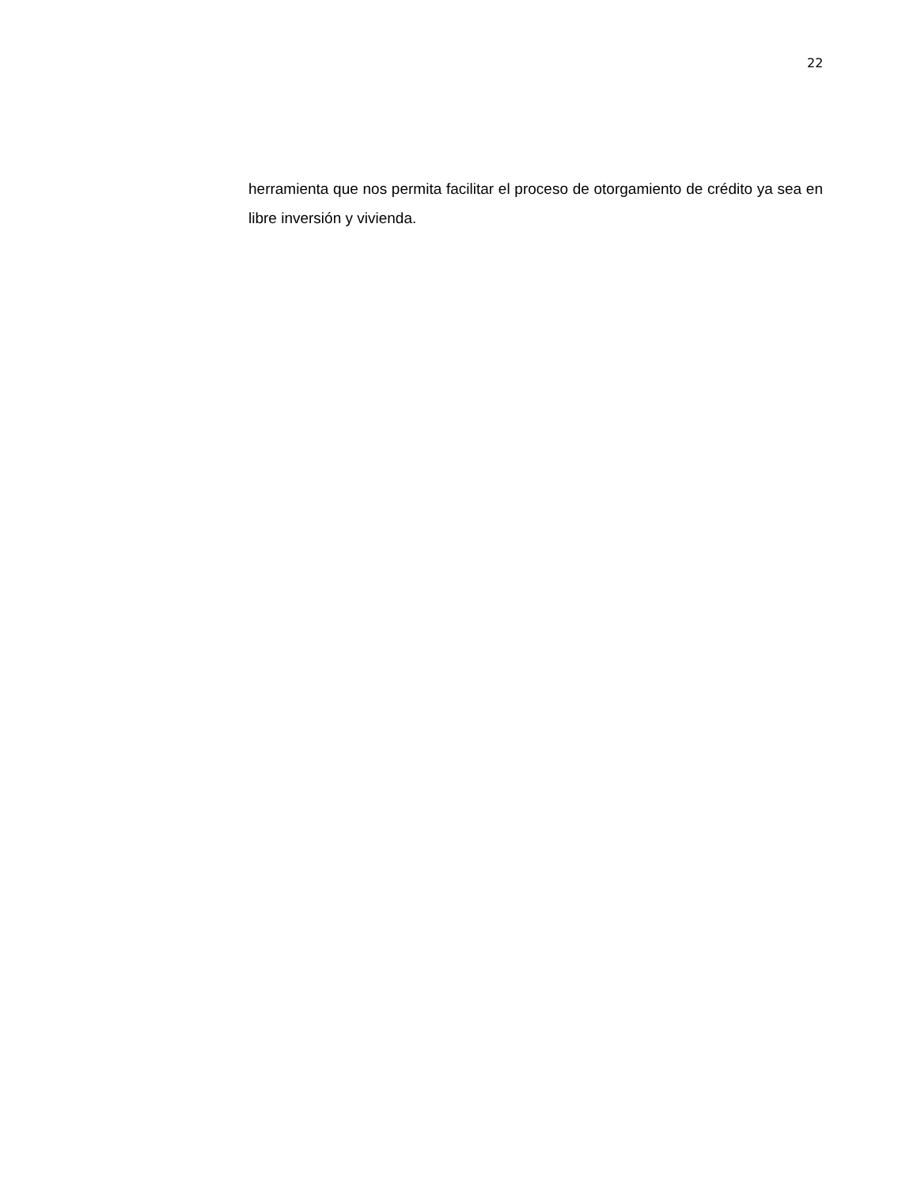22
herramienta que nos permita facilitar el proceso de otorgamiento de crédito ya sea en libre inversión y vivienda.